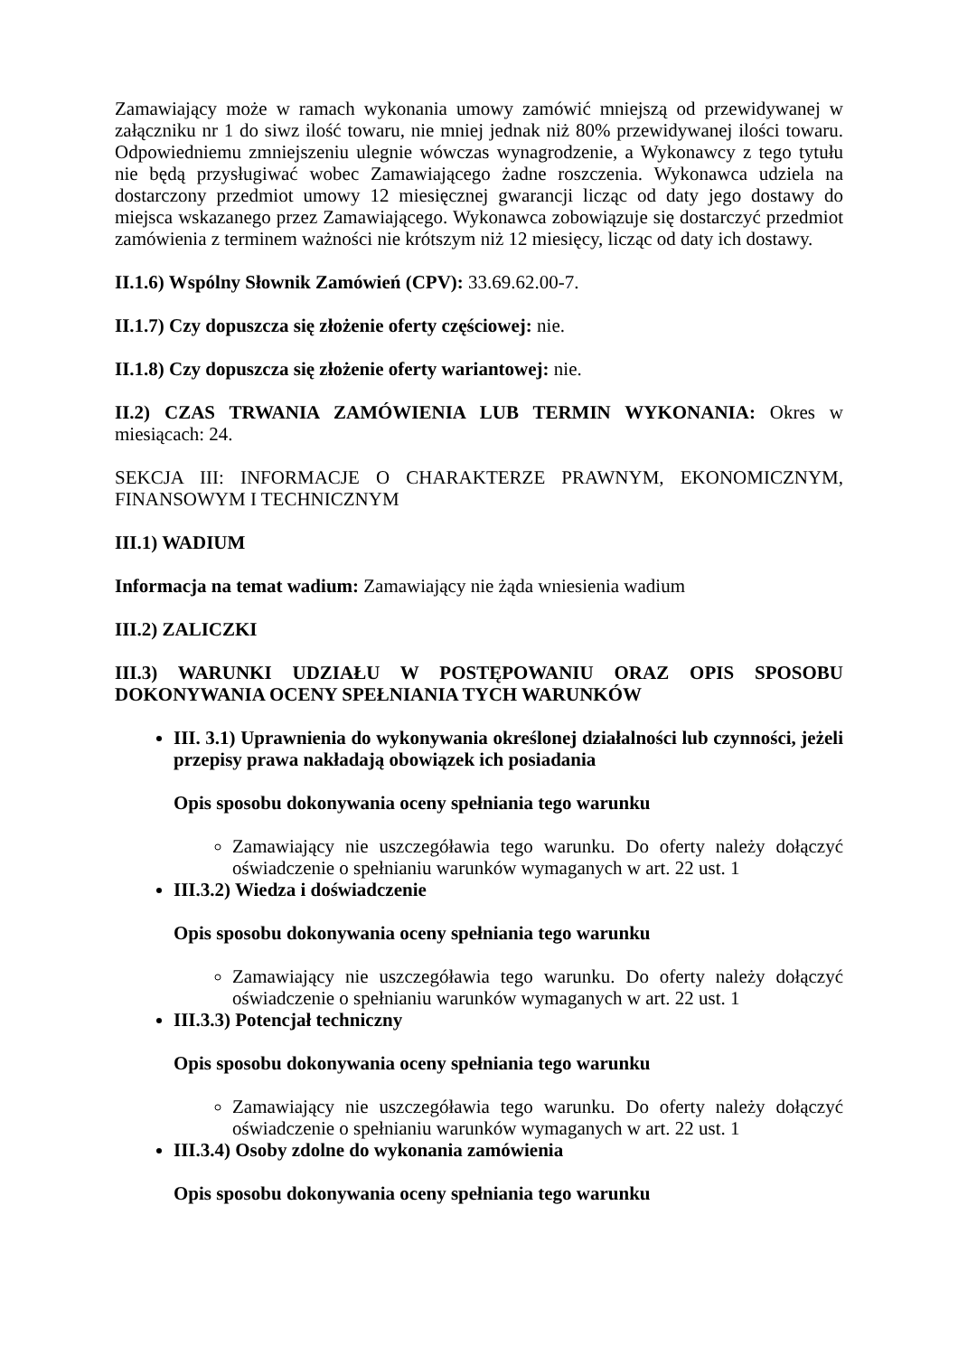Zamawiający może w ramach wykonania umowy zamówić mniejszą od przewidywanej w załączniku nr 1 do siwz ilość towaru, nie mniej jednak niż 80% przewidywanej ilości towaru. Odpowiedniemu zmniejszeniu ulegnie wówczas wynagrodzenie, a Wykonawcy z tego tytułu nie będą przysługiwać wobec Zamawiającego żadne roszczenia. Wykonawca udziela na dostarczony przedmiot umowy 12 miesięcznej gwarancji licząc od daty jego dostawy do miejsca wskazanego przez Zamawiającego. Wykonawca zobowiązuje się dostarczyć przedmiot zamówienia z terminem ważności nie krótszym niż 12 miesięcy, licząc od daty ich dostawy.
II.1.6) Wspólny Słownik Zamówień (CPV): 33.69.62.00-7.
II.1.7) Czy dopuszcza się złożenie oferty częściowej: nie.
II.1.8) Czy dopuszcza się złożenie oferty wariantowej: nie.
II.2) CZAS TRWANIA ZAMÓWIENIA LUB TERMIN WYKONANIA: Okres w miesiącach: 24.
SEKCJA III: INFORMACJE O CHARAKTERZE PRAWNYM, EKONOMICZNYM, FINANSOWYM I TECHNICZNYM
III.1) WADIUM
Informacja na temat wadium: Zamawiający nie żąda wniesienia wadium
III.2) ZALICZKI
III.3) WARUNKI UDZIAŁU W POSTĘPOWANIU ORAZ OPIS SPOSOBU DOKONYWANIA OCENY SPEŁNIANIA TYCH WARUNKÓW
III. 3.1) Uprawnienia do wykonywania określonej działalności lub czynności, jeżeli przepisy prawa nakładają obowiązek ich posiadania
Opis sposobu dokonywania oceny spełniania tego warunku
Zamawiający nie uszczegóławia tego warunku. Do oferty należy dołączyć oświadczenie o spełnianiu warunków wymaganych w art. 22 ust. 1
III.3.2) Wiedza i doświadczenie
Opis sposobu dokonywania oceny spełniania tego warunku
Zamawiający nie uszczegóławia tego warunku. Do oferty należy dołączyć oświadczenie o spełnianiu warunków wymaganych w art. 22 ust. 1
III.3.3) Potencjał techniczny
Opis sposobu dokonywania oceny spełniania tego warunku
Zamawiający nie uszczegóławia tego warunku. Do oferty należy dołączyć oświadczenie o spełnianiu warunków wymaganych w art. 22 ust. 1
III.3.4) Osoby zdolne do wykonania zamówienia
Opis sposobu dokonywania oceny spełniania tego warunku